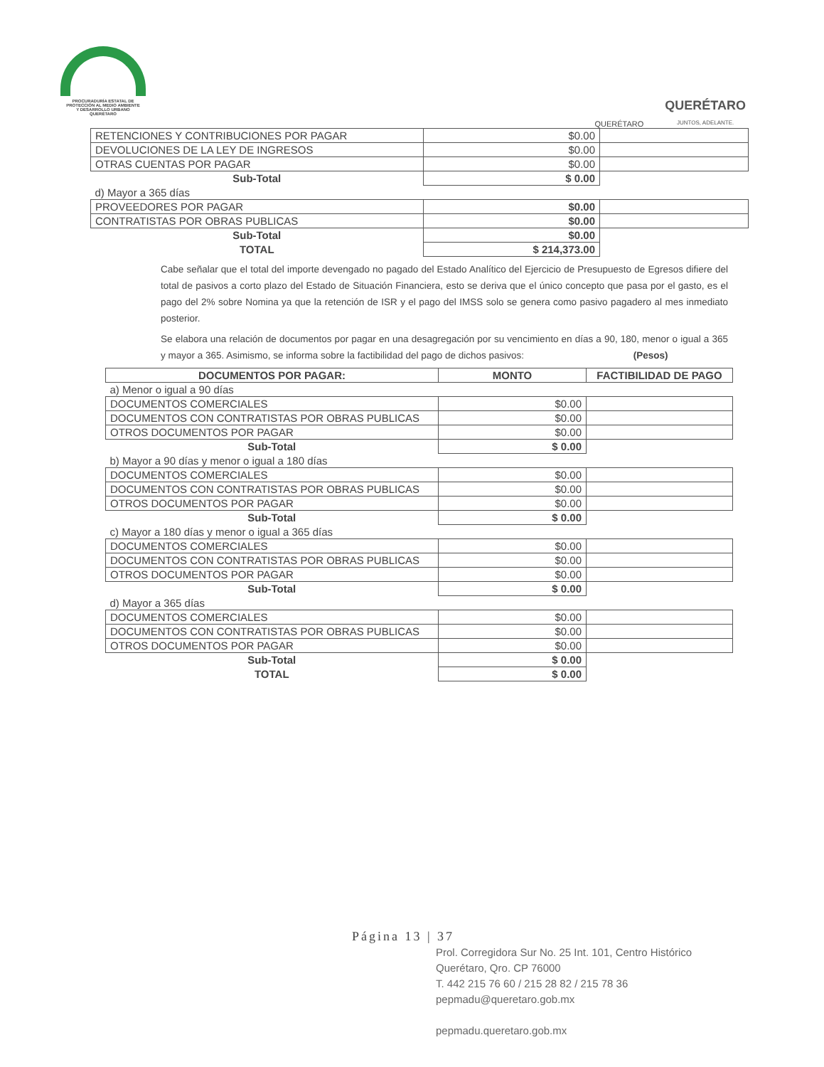PROCURADURÍA ESTATAL DE
PROTECCIÓN AL MEDIO AMBIENTE
Y DESARROLLO URBANO
QUERÉTARO
QUERÉTARO
QUERÉTARO
JUNTOS, ADELANTE.
| RETENCIONES Y CONTRIBUCIONES POR PAGAR | $0.00 | |
| DEVOLUCIONES DE LA LEY DE INGRESOS | $0.00 | |
| OTRAS CUENTAS POR PAGAR | $0.00 | |
| Sub-Total | $ 0.00 | |
| d) Mayor a 365 días | | |
| PROVEEDORES POR PAGAR | $0.00 | |
| CONTRATISTAS POR OBRAS PUBLICAS | $0.00 | |
| Sub-Total | $0.00 | |
| TOTAL | $ 214,373.00 | |
Cabe señalar que el total del importe devengado no pagado del Estado Analítico del Ejercicio de Presupuesto de Egresos difiere del total de pasivos a corto plazo del Estado de Situación Financiera, esto se deriva que el único concepto que pasa por el gasto, es el pago del 2% sobre Nomina ya que la retención de ISR y el pago del IMSS solo se genera como pasivo pagadero al mes inmediato posterior.
Se elabora una relación de documentos por pagar en una desagregación por su vencimiento en días a 90, 180, menor o igual a 365 y mayor a 365. Asimismo, se informa sobre la factibilidad del pago de dichos pasivos: (Pesos)
| DOCUMENTOS POR PAGAR: | MONTO | FACTIBILIDAD DE PAGO |
| a) Menor o igual a 90 días | | |
| DOCUMENTOS COMERCIALES | $0.00 | |
| DOCUMENTOS CON CONTRATISTAS POR OBRAS PUBLICAS | $0.00 | |
| OTROS DOCUMENTOS POR PAGAR | $0.00 | |
| Sub-Total | $ 0.00 | |
| b) Mayor a 90 días y menor o igual a 180 días | | |
| DOCUMENTOS COMERCIALES | $0.00 | |
| DOCUMENTOS CON CONTRATISTAS POR OBRAS PUBLICAS | $0.00 | |
| OTROS DOCUMENTOS POR PAGAR | $0.00 | |
| Sub-Total | $ 0.00 | |
| c) Mayor a 180 días y menor o igual a 365 días | | |
| DOCUMENTOS COMERCIALES | $0.00 | |
| DOCUMENTOS CON CONTRATISTAS POR OBRAS PUBLICAS | $0.00 | |
| OTROS DOCUMENTOS POR PAGAR | $0.00 | |
| Sub-Total | $ 0.00 | |
| d) Mayor a 365 días | | |
| DOCUMENTOS COMERCIALES | $0.00 | |
| DOCUMENTOS CON CONTRATISTAS POR OBRAS PUBLICAS | $0.00 | |
| OTROS DOCUMENTOS POR PAGAR | $0.00 | |
| Sub-Total | $ 0.00 | |
| TOTAL | $ 0.00 | |
Página 13 | 37
Prol. Corregidora Sur No. 25 Int. 101, Centro Histórico
Querétaro, Qro. CP 76000
T. 442 215 76 60 / 215 28 82 / 215 78 36
pepmadu@queretaro.gob.mx
pepmadu.queretaro.gob.mx